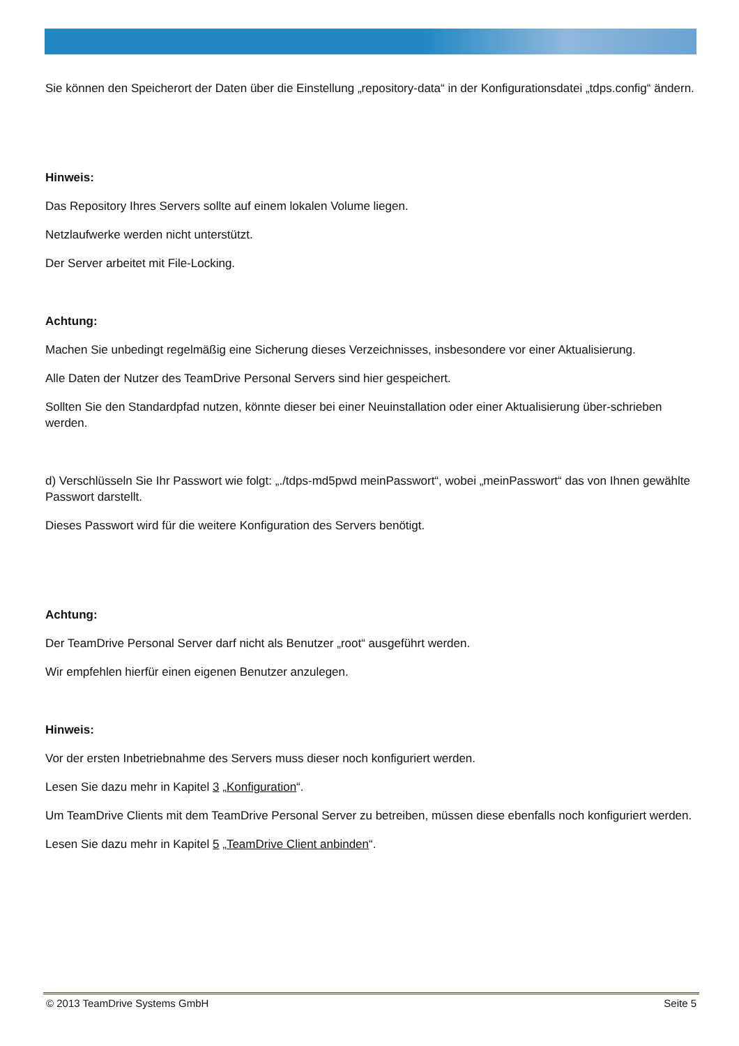Sie können den Speicherort der Daten über die Einstellung „repository-data“ in der Konfigurationsdatei „tdps.config“ ändern.
Hinweis:
Das Repository Ihres Servers sollte auf einem lokalen Volume liegen.
Netzlaufwerke werden nicht unterstützt.
Der Server arbeitet mit File-Locking.
Achtung:
Machen Sie unbedingt regelmäßig eine Sicherung dieses Verzeichnisses, insbesondere vor einer Aktualisierung.
Alle Daten der Nutzer des TeamDrive Personal Servers sind hier gespeichert.
Sollten Sie den Standardpfad nutzen, könnte dieser bei einer Neuinstallation oder einer Aktualisierung über-schrieben werden.
d) Verschlüsseln Sie Ihr Passwort wie folgt: „./tdps-md5pwd meinPasswort“, wobei „meinPasswort“ das von Ihnen gewählte Passwort darstellt.
Dieses Passwort wird für die weitere Konfiguration des Servers benötigt.
Achtung:
Der TeamDrive Personal Server darf nicht als Benutzer „root“ ausgeführt werden.
Wir empfehlen hierfür einen eigenen Benutzer anzulegen.
Hinweis:
Vor der ersten Inbetriebnahme des Servers muss dieser noch konfiguriert werden.
Lesen Sie dazu mehr in Kapitel 3 „Konfiguration“.
Um TeamDrive Clients mit dem TeamDrive Personal Server zu betreiben, müssen diese ebenfalls noch konfiguriert werden.
Lesen Sie dazu mehr in Kapitel 5 „TeamDrive Client anbinden“.
© 2013 TeamDrive Systems GmbH Seite 5